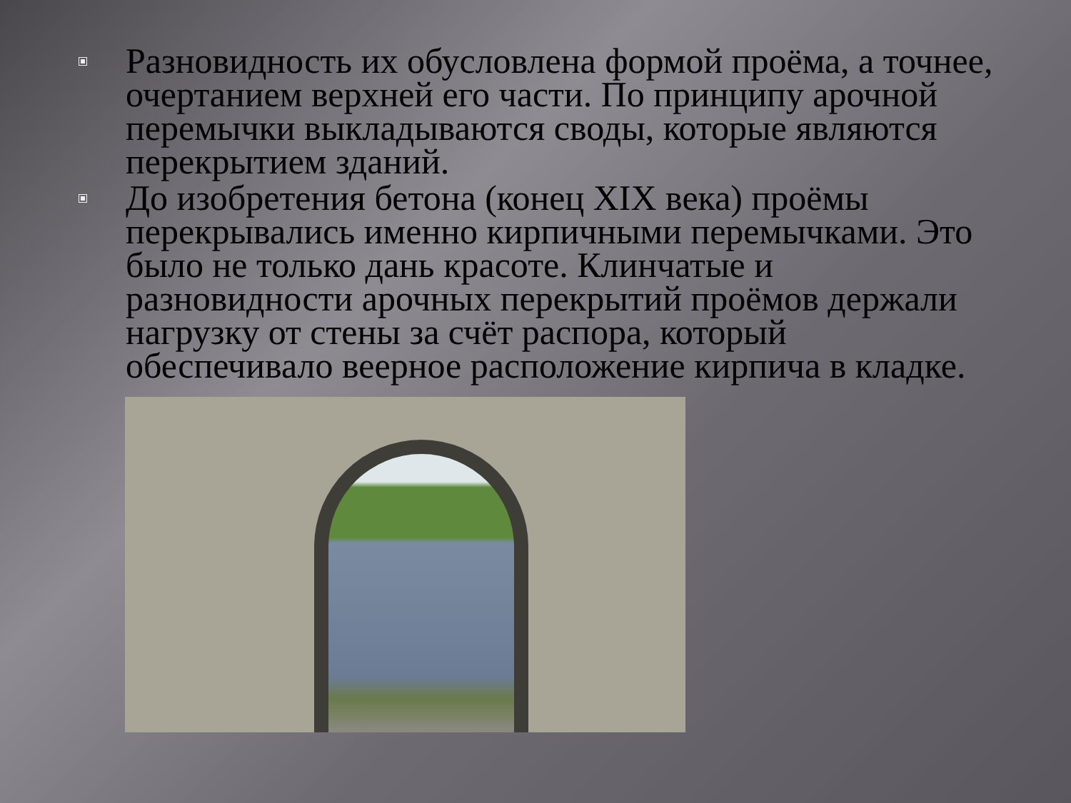Разновидность их обусловлена формой проёма, а точнее, очертанием верхней его части. По принципу арочной перемычки выкладываются своды, которые являются перекрытием зданий.
До изобретения бетона (конец XIX века) проёмы перекрывались именно кирпичными перемычками. Это было не только дань красоте. Клинчатые и разновидности арочных перекрытий проёмов держали нагрузку от стены за счёт распора, который обеспечивало веерное расположение кирпича в кладке.